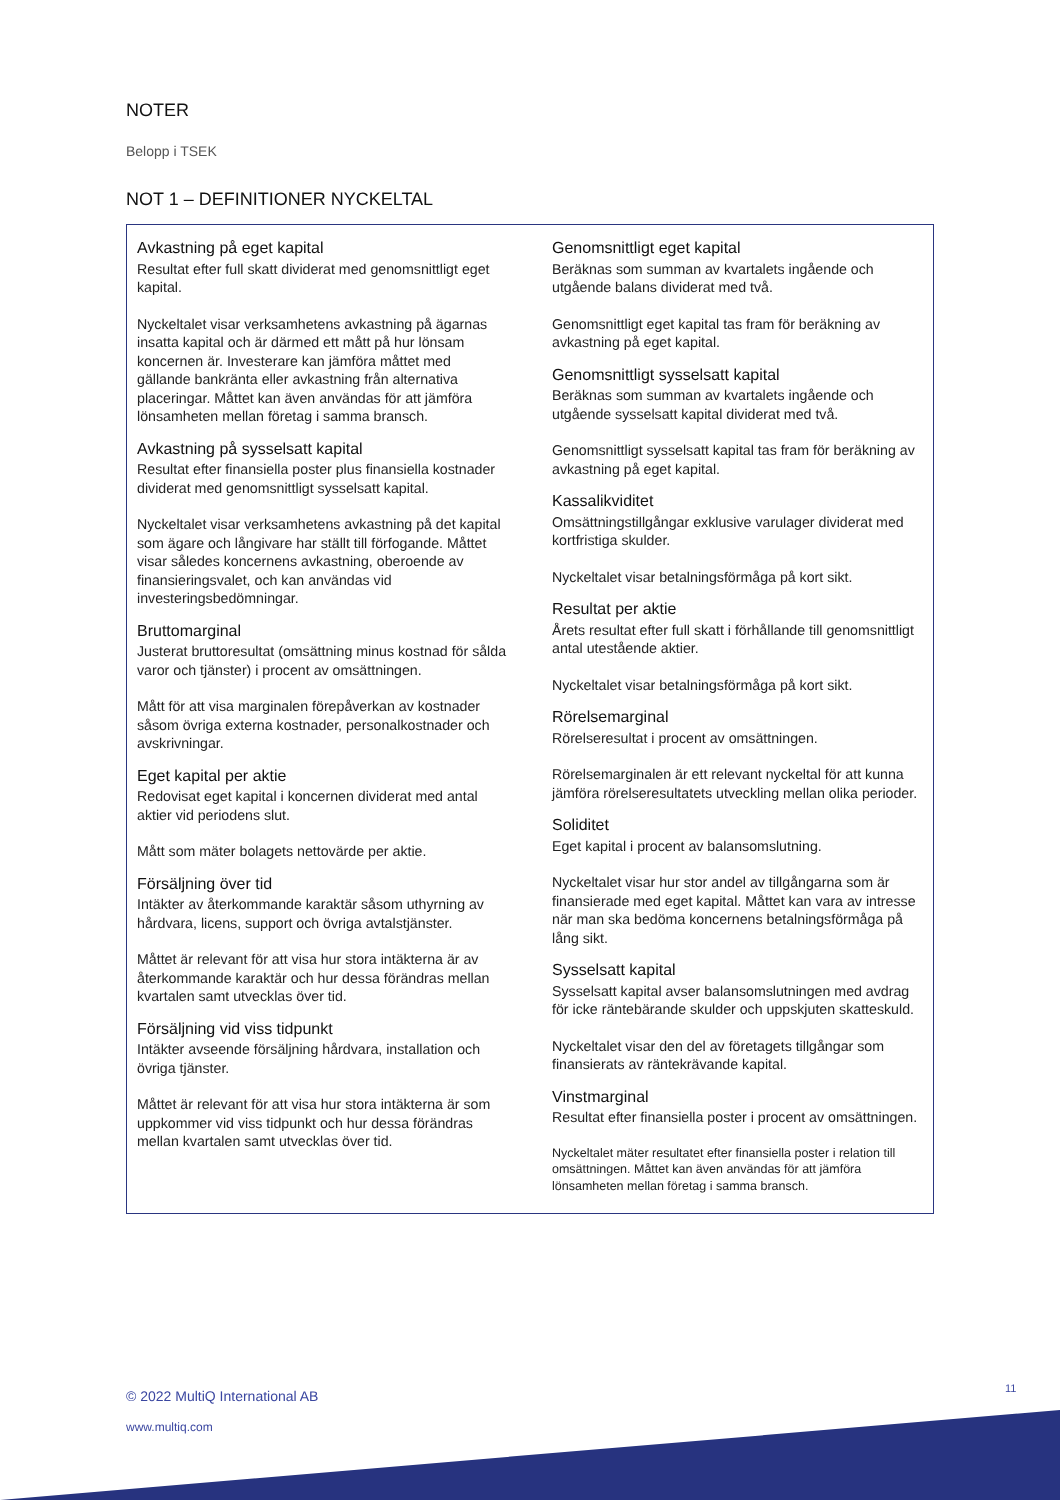NOTER
Belopp i TSEK
NOT 1 – DEFINITIONER NYCKELTAL
Avkastning på eget kapital
Resultat efter full skatt dividerat med genomsnittligt eget kapital.
Nyckeltalet visar verksamhetens avkastning på ägarnas insatta kapital och är därmed ett mått på hur lönsam koncernen är. Investerare kan jämföra måttet med gällande bankränta eller avkastning från alternativa placeringar. Måttet kan även användas för att jämföra lönsamheten mellan företag i samma bransch.
Avkastning på sysselsatt kapital
Resultat efter finansiella poster plus finansiella kostnader dividerat med genomsnittligt sysselsatt kapital.
Nyckeltalet visar verksamhetens avkastning på det kapital som ägare och långivare har ställt till förfogande. Måttet visar således koncernens avkastning, oberoende av finansieringsvalet, och kan användas vid investeringsbedömningar.
Bruttomarginal
Justerat bruttoresultat (omsättning minus kostnad för sålda varor och tjänster) i procent av omsättningen.
Mått för att visa marginalen förepåverkan av kostnader såsom övriga externa kostnader, personalkostnader och avskrivningar.
Eget kapital per aktie
Redovisat eget kapital i koncernen dividerat med antal aktier vid periodens slut.
Mått som mäter bolagets nettovärde per aktie.
Försäljning över tid
Intäkter av återkommande karaktär såsom uthyrning av hårdvara, licens, support och övriga avtalstjänster.
Måttet är relevant för att visa hur stora intäkterna är av återkommande karaktär och hur dessa förändras mellan kvartalen samt utvecklas över tid.
Försäljning vid viss tidpunkt
Intäkter avseende försäljning hårdvara, installation och övriga tjänster.
Måttet är relevant för att visa hur stora intäkterna är som uppkommer vid viss tidpunkt och hur dessa förändras mellan kvartalen samt utvecklas över tid.
Genomsnittligt eget kapital
Beräknas som summan av kvartalets ingående och utgående balans dividerat med två.
Genomsnittligt eget kapital tas fram för beräkning av avkastning på eget kapital.
Genomsnittligt sysselsatt kapital
Beräknas som summan av kvartalets ingående och utgående sysselsatt kapital dividerat med två.
Genomsnittligt sysselsatt kapital tas fram för beräkning av avkastning på eget kapital.
Kassalikviditet
Omsättningstillgångar exklusive varulager dividerat med kortfristiga skulder.
Nyckeltalet visar betalningsförmåga på kort sikt.
Resultat per aktie
Årets resultat efter full skatt i förhållande till genomsnittligt antal utestående aktier.
Nyckeltalet visar betalningsförmåga på kort sikt.
Rörelsemarginal
Rörelseresultat i procent av omsättningen.
Rörelsemarginalen är ett relevant nyckeltal för att kunna jämföra rörelseresultatets utveckling mellan olika perioder.
Soliditet
Eget kapital i procent av balansomslutning.
Nyckeltalet visar hur stor andel av tillgångarna som är finansierade med eget kapital. Måttet kan vara av intresse när man ska bedöma koncernens betalningsförmåga på lång sikt.
Sysselsatt kapital
Sysselsatt kapital avser balansomslutningen med avdrag för icke räntebärande skulder och uppskjuten skatteskuld.
Nyckeltalet visar den del av företagets tillgångar som finansierats av räntekrävande kapital.
Vinstmarginal
Resultat efter finansiella poster i procent av omsättningen.
Nyckeltalet mäter resultatet efter finansiella poster i relation till omsättningen. Måttet kan även användas för att jämföra lönsamheten mellan företag i samma bransch.
© 2022 MultiQ International AB
www.multiq.com
11